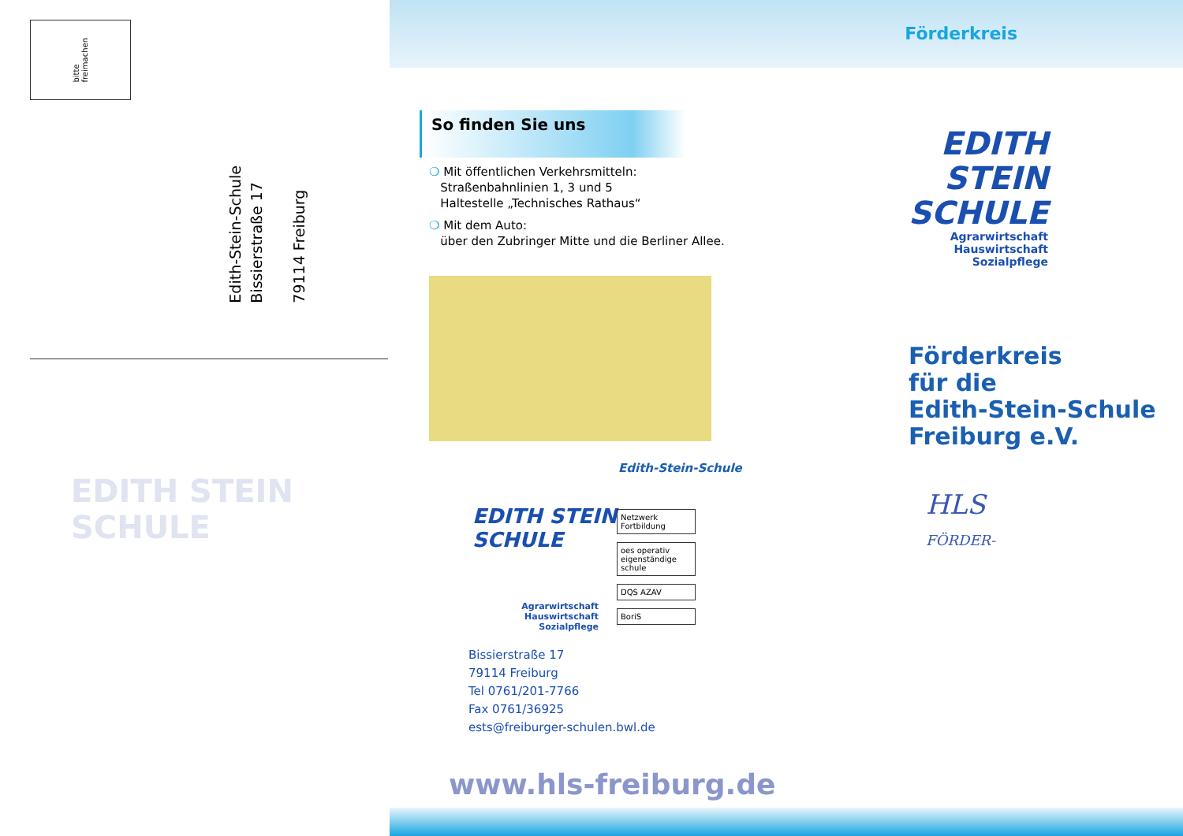bitte
freimachen
Edith-Stein-Schule
Bissierstraße 17
79114 Freiburg
EDITH STEIN SCHULE
Förderkreis
So finden Sie uns
❍ Mit öffentlichen Verkehrsmitteln:
Straßenbahnlinien 1, 3 und 5
Haltestelle „Technisches Rathaus“
❍ Mit dem Auto:
über den Zubringer Mitte und die Berliner Allee.
Edith-Stein-Schule
EDITH STEIN
SCHULE
Agrarwirtschaft
Hauswirtschaft
Sozialpflege
Netzwerk Fortbildung
oes operativ eigenständige schule
DQS AZAV
BoriS
Bissierstraße 17
79114 Freiburg
Tel 0761/201-7766
Fax 0761/36925
ests@freiburger-schulen.bwl.de
www.hls-freiburg.de
EDITH STEIN
SCHULE
Agrarwirtschaft
Hauswirtschaft
Sozialpflege
Förderkreis
für die
Edith-Stein-Schule
Freiburg e.V.
HLS
FÖRDER-